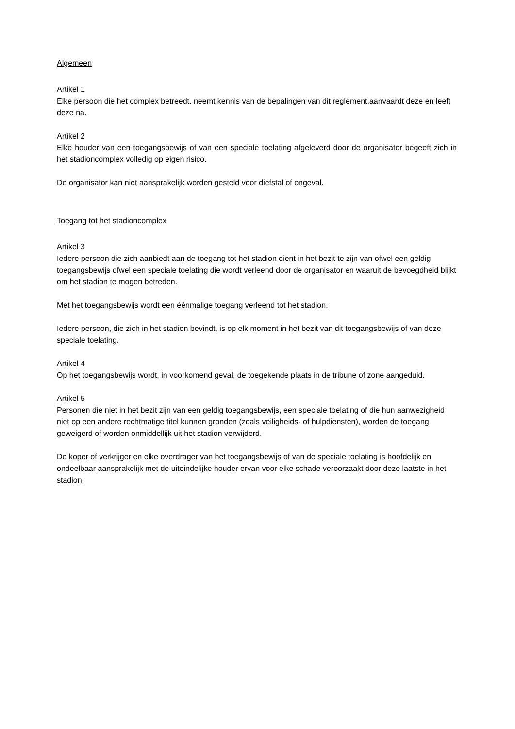Algemeen
Artikel 1
Elke persoon die het complex betreedt, neemt kennis van de bepalingen van dit reglement,aanvaardt deze en leeft deze na.
Artikel 2
Elke houder van een toegangsbewijs of van een speciale toelating afgeleverd door de organisator begeeft zich in het stadioncomplex volledig op eigen risico.
De organisator kan niet aansprakelijk worden gesteld voor diefstal of ongeval.
Toegang tot het stadioncomplex
Artikel 3
Iedere persoon die zich aanbiedt aan de toegang tot het stadion dient in het bezit te zijn van ofwel een geldig toegangsbewijs ofwel een speciale toelating die wordt verleend door de organisator en waaruit de bevoegdheid blijkt om het stadion te mogen betreden.
Met het toegangsbewijs wordt een éénmalige toegang verleend tot het stadion.
Iedere persoon, die zich in het stadion bevindt, is op elk moment in het bezit van dit toegangsbewijs of van deze speciale toelating.
Artikel 4
Op het toegangsbewijs wordt, in voorkomend geval, de toegekende plaats in de tribune of zone aangeduid.
Artikel 5
Personen die niet in het bezit zijn van een geldig toegangsbewijs, een speciale toelating of die hun aanwezigheid niet op een andere rechtmatige titel kunnen gronden (zoals veiligheids- of hulpdiensten), worden de toegang geweigerd of worden onmiddellijk uit het stadion verwijderd.
De koper of verkrijger en elke overdrager van het toegangsbewijs of van de speciale toelating is hoofdelijk en ondeelbaar aansprakelijk met de uiteindelijke houder ervan voor elke schade veroorzaakt door deze laatste in het stadion.